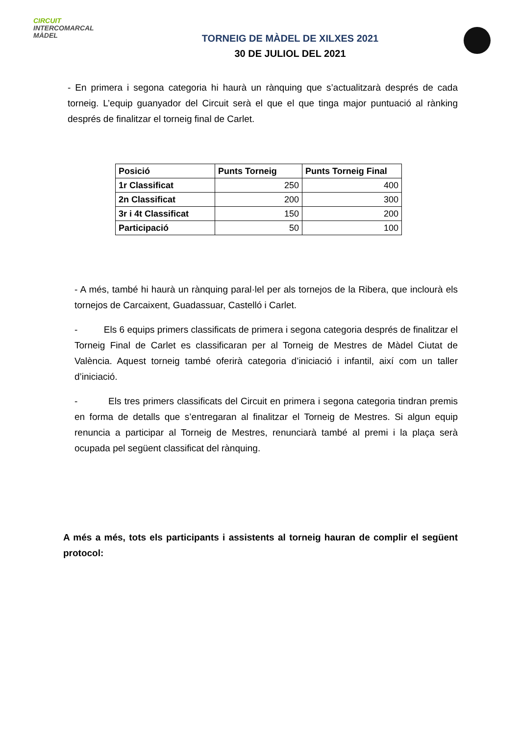CIRCUIT
INTERCOMARCAL
MÀDEL
TORNEIG DE MÀDEL DE XILXES 2021
30 DE JULIOL DEL 2021
- En primera i segona categoria hi haurà un rànquing que s’actualitzarà després de cada torneig. L’equip guanyador del Circuit serà el que el que tinga major puntuació al rànking després de finalitzar el torneig final de Carlet.
| Posició | Punts Torneig | Punts Torneig Final |
| --- | --- | --- |
| 1r Classificat | 250 | 400 |
| 2n Classificat | 200 | 300 |
| 3r i 4t Classificat | 150 | 200 |
| Participació | 50 | 100 |
- A més, també hi haurà un rànquing paral·lel per als tornejos de la Ribera, que inclourà els tornejos de Carcaixent, Guadassuar, Castelló i Carlet.
- Els 6 equips primers classificats de primera i segona categoria després de finalitzar el Torneig Final de Carlet es classificaran per al Torneig de Mestres de Màdel Ciutat de València. Aquest torneig també oferirà categoria d’iniciació i infantil, així com un taller d’iniciació.
- Els tres primers classificats del Circuit en primera i segona categoria tindran premis en forma de detalls que s’entregaran al finalitzar el Torneig de Mestres. Si algun equip renuncia a participar al Torneig de Mestres, renunciarà també al premi i la plaça serà ocupada pel següent classificat del rànquing.
A més a més, tots els participants i assistents al torneig hauran de complir el següent protocol: